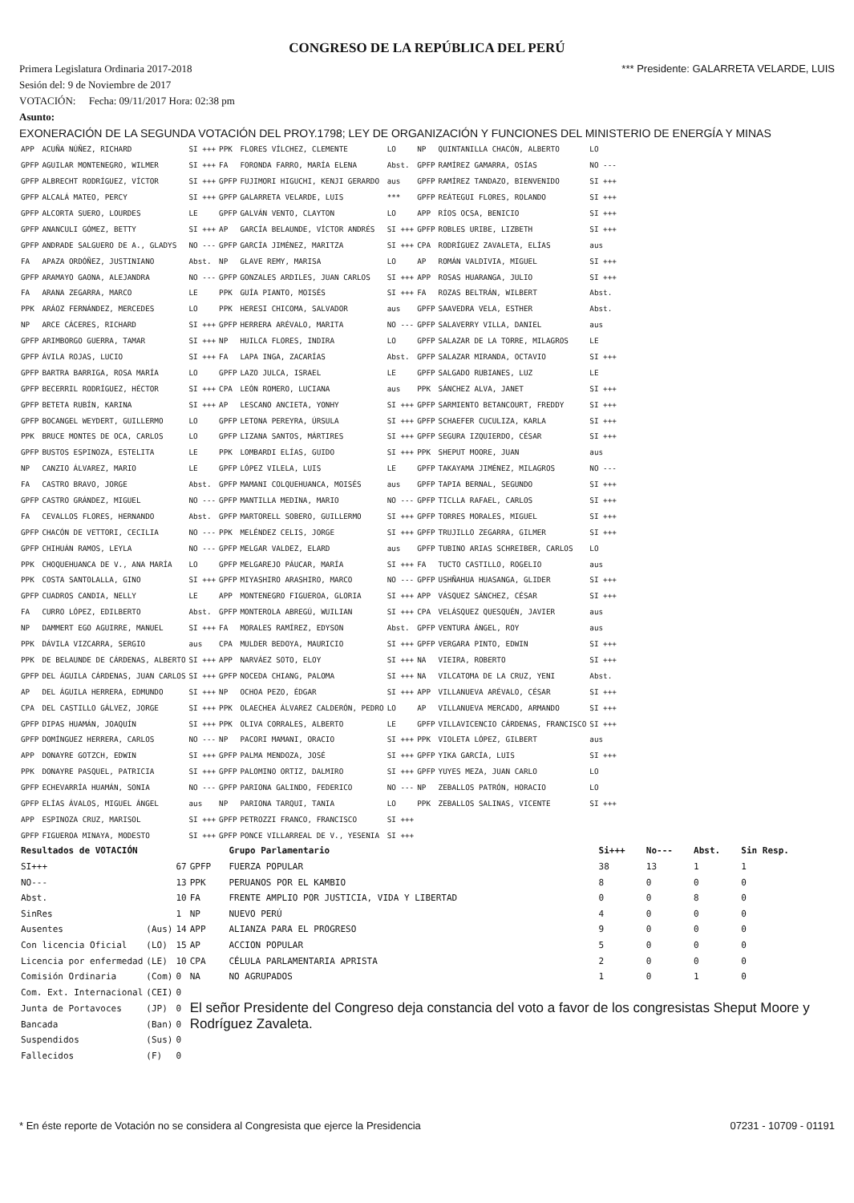CONGRESO DE LA REPÚBLICA DEL PERÚ
Primera Legislatura Ordinaria 2017-2018 *** Presidente: GALARRETA VELARDE, LUIS
Sesión del: 9 de Noviembre de 2017
VOTACIÓN: Fecha: 09/11/2017 Hora: 02:38 pm
Asunto:
EXONERACIÓN DE LA SEGUNDA VOTACIÓN DEL PROY.1798; LEY DE ORGANIZACIÓN Y FUNCIONES DEL MINISTERIO DE ENERGÍA Y MINAS
| APP | ACUÑA NÚÑEZ, RICHARD | SI +++ | PPK | FLORES VÍLCHEZ, CLEMENTE | LO | NP | QUINTANILLA CHACÓN, ALBERTO | LO |
| GPFP | AGUILAR MONTENEGRO, WILMER | SI +++ | FA | FORONDA FARRO, MARÍA ELENA | Abst. | GPFP | RAMÍREZ GAMARRA, OSÍAS | NO --- |
| GPFP | ALBRECHT RODRÍGUEZ, VÍCTOR | SI +++ | GPFP | FUJIMORI HIGUCHI, KENJI GERARDO | aus | GPFP | RAMÍREZ TANDAZO, BIENVENIDO | SI +++ |
| GPFP | ALCALÁ MATEO, PERCY | SI +++ | GPFP | GALARRETA VELARDE, LUIS | *** | GPFP | REÁTEGUI FLORES, ROLANDO | SI +++ |
| GPFP | ALCORTA SUERO, LOURDES | LE | GPFP | GALVÁN VENTO, CLAYTON | LO | APP | RÍOS OCSA, BENICIO | SI +++ |
| GPFP | ANANCULI GÓMEZ, BETTY | SI +++ | AP | GARCÍA BELAUNDE, VÍCTOR ANDRÉS | SI +++ | GPFP | ROBLES URIBE, LIZBETH | SI +++ |
| GPFP | ANDRADE SALGUERO DE A., GLADYS | NO --- | GPFP | GARCÍA JIMÉNEZ, MARITZA | SI +++ | CPA | RODRÍGUEZ ZAVALETA, ELÍAS | aus |
| FA | APAZA ORDÓÑEZ, JUSTINIANO | Abst. | NP | GLAVE REMY, MARISA | LO | AP | ROMÁN VALDIVIA, MIGUEL | SI +++ |
| GPFP | ARAMAYO GAONA, ALEJANDRA | NO --- | GPFP | GONZALES ARDILES, JUAN CARLOS | SI +++ | APP | ROSAS HUARANGA, JULIO | SI +++ |
| FA | ARANA ZEGARRA, MARCO | LE | PPK | GUÍA PIANTO, MOISÉS | SI +++ | FA | ROZAS BELTRÁN, WILBERT | Abst. |
| PPK | ARÁOZ FERNÁNDEZ, MERCEDES | LO | PPK | HERESI CHICOMA, SALVADOR | aus | GPFP | SAAVEDRA VELA, ESTHER | Abst. |
| NP | ARCE CÁCERES, RICHARD | SI +++ | GPFP | HERRERA ARÉVALO, MARITA | NO --- | GPFP | SALAVERRY VILLA, DANIEL | aus |
| GPFP | ARIMBORGO GUERRA, TAMAR | SI +++ | NP | HUILCA FLORES, INDIRA | LO | GPFP | SALAZAR DE LA TORRE, MILAGROS | LE |
| GPFP | ÁVILA ROJAS, LUCIO | SI +++ | FA | LAPA INGA, ZACARÍAS | Abst. | GPFP | SALAZAR MIRANDA, OCTAVIO | SI +++ |
| GPFP | BARTRA BARRIGA, ROSA MARÍA | LO | GPFP | LAZO JULCA, ISRAEL | LE | GPFP | SALGADO RUBIANES, LUZ | LE |
| GPFP | BECERRIL RODRÍGUEZ, HÉCTOR | SI +++ | CPA | LEÓN ROMERO, LUCIANA | aus | PPK | SÁNCHEZ ALVA, JANET | SI +++ |
| GPFP | BETETA RUBÍN, KARINA | SI +++ | AP | LESCANO ANCIETA, YONHY | SI +++ | GPFP | SARMIENTO BETANCOURT, FREDDY | SI +++ |
| GPFP | BOCANGEL WEYDERT, GUILLERMO | LO | GPFP | LETONA PEREYRA, ÚRSULA | SI +++ | GPFP | SCHAEFER CUCULIZA, KARLA | SI +++ |
| PPK | BRUCE MONTES DE OCA, CARLOS | LO | GPFP | LIZANA SANTOS, MÁRTIRES | SI +++ | GPFP | SEGURA IZQUIERDO, CÉSAR | SI +++ |
| GPFP | BUSTOS ESPINOZA, ESTELITA | LE | PPK | LOMBARDI ELÍAS, GUIDO | SI +++ | PPK | SHEPUT MOORE, JUAN | aus |
| NP | CANZIO ÁLVAREZ, MARIO | LE | GPFP | LÓPEZ VILELA, LUIS | LE | GPFP | TAKAYAMA JIMÉNEZ, MILAGROS | NO --- |
| FA | CASTRO BRAVO, JORGE | Abst. | GPFP | MAMANI COLQUEHUANCA, MOISÉS | aus | GPFP | TAPIA BERNAL, SEGUNDO | SI +++ |
| GPFP | CASTRO GRÁNDEZ, MIGUEL | NO --- | GPFP | MANTILLA MEDINA, MARIO | NO --- | GPFP | TICLLA RAFAEL, CARLOS | SI +++ |
| FA | CEVALLOS FLORES, HERNANDO | Abst. | GPFP | MARTORELL SOBERO, GUILLERMO | SI +++ | GPFP | TORRES MORALES, MIGUEL | SI +++ |
| GPFP | CHACÓN DE VETTORI, CECILIA | NO --- | PPK | MELÉNDEZ CELIS, JORGE | SI +++ | GPFP | TRUJILLO ZEGARRA, GILMER | SI +++ |
| GPFP | CHIHUÁN RAMOS, LEYLA | NO --- | GPFP | MELGAR VALDEZ, ELARD | aus | GPFP | TUBINO ARIAS SCHREIBER, CARLOS | LO |
| PPK | CHOQUEHUANCA DE V., ANA MARÍA | LO | GPFP | MELGAREJO PÁUCAR, MARÍA | SI +++ | FA | TUCTO CASTILLO, ROGELIO | aus |
| PPK | COSTA SANTOLALLA, GINO | SI +++ | GPFP | MIYASHIRO ARASHIRO, MARCO | NO --- | GPFP | USHÑAHUA HUASANGA, GLIDER | SI +++ |
| GPFP | CUADROS CANDIA, NELLY | LE | APP | MONTENEGRO FIGUEROA, GLORIA | SI +++ | APP | VÁSQUEZ SÁNCHEZ, CÉSAR | SI +++ |
| FA | CURRO LÓPEZ, EDILBERTO | Abst. | GPFP | MONTEROLA ABREGÚ, WUILIAN | SI +++ | CPA | VELÁSQUEZ QUESQUÉN, JAVIER | aus |
| NP | DAMMERT EGO AGUIRRE, MANUEL | SI +++ | FA | MORALES RAMÍREZ, EDYSON | Abst. | GPFP | VENTURA ÁNGEL, ROY | aus |
| PPK | DÁVILA VIZCARRA, SERGIO | aus | CPA | MULDER BEDOYA, MAURICIO | SI +++ | GPFP | VERGARA PINTO, EDWIN | SI +++ |
| PPK | DE BELAUNDE DE CÁRDENAS, ALBERTO | SI +++ | APP | NARVÁEZ SOTO, ELOY | SI +++ | NA | VIEIRA, ROBERTO | SI +++ |
| GPFP | DEL ÁGUILA CÁRDENAS, JUAN CARLOS | SI +++ | GPFP | NOCEDA CHIANG, PALOMA | SI +++ | NA | VILCATOMA DE LA CRUZ, YENI | Abst. |
| AP | DEL ÁGUILA HERRERA, EDMUNDO | SI +++ | NP | OCHOA PEZO, ÉDGAR | SI +++ | APP | VILLANUEVA ARÉVALO, CÉSAR | SI +++ |
| CPA | DEL CASTILLO GÁLVEZ, JORGE | SI +++ | PPK | OLAECHEA ÁLVAREZ CALDERÓN, PEDRO | LO | AP | VILLANUEVA MERCADO, ARMANDO | SI +++ |
| GPFP | DIPAS HUAMÁN, JOAQUÍN | SI +++ | PPK | OLIVA CORRALES, ALBERTO | LE | GPFP | VILLAVICENCIO CÁRDENAS, FRANCISCO | SI +++ |
| GPFP | DOMÍNGUEZ HERRERA, CARLOS | NO --- | NP | PACORI MAMANI, ORACIO | SI +++ | PPK | VIOLETA LÓPEZ, GILBERT | aus |
| APP | DONAYRE GOTZCH, EDWIN | SI +++ | GPFP | PALMA MENDOZA, JOSÉ | SI +++ | GPFP | YIKA GARCÍA, LUIS | SI +++ |
| PPK | DONAYRE PASQUEL, PATRICIA | SI +++ | GPFP | PALOMINO ORTIZ, DALMIRO | SI +++ | GPFP | YUYES MEZA, JUAN CARLO | LO |
| GPFP | ECHEVARRÍA HUAMÁN, SONIA | NO --- | GPFP | PARIONA GALINDO, FEDERICO | NO --- | NP | ZEBALLOS PATRÓN, HORACIO | LO |
| GPFP | ELÍAS ÁVALOS, MIGUEL ÁNGEL | aus | NP | PARIONA TARQUI, TANIA | LO | PPK | ZEBALLOS SALINAS, VICENTE | SI +++ |
| APP | ESPINOZA CRUZ, MARISOL | SI +++ | GPFP | PETROZZI FRANCO, FRANCISCO | SI +++ | | | |
| GPFP | FIGUEROA MINAYA, MODESTO | SI +++ | GPFP | PONCE VILLARREAL DE V., YESENIA | SI +++ | | | |
| Resultados de VOTACIÓN | | | | Grupo Parlamentario | Si+++ | No--- | Abst. | Sin Resp. |
| SI+++ | | 67 | GPFP | FUERZA POPULAR | 38 | 13 | 1 | 1 |
| NO--- | | 13 | PPK | PERUANOS POR EL KAMBIO | 8 | 0 | 0 | 0 |
| Abst. | | 10 | FA | FRENTE AMPLIO POR JUSTICIA, VIDA Y LIBERTAD | 0 | 0 | 8 | 0 |
| SinRes | | 1 | NP | NUEVO PERÚ | 4 | 0 | 0 | 0 |
| Ausentes | (Aus) | 14 | APP | ALIANZA PARA EL PROGRESO | 9 | 0 | 0 | 0 |
| Con licencia Oficial | (LO) | 15 | AP | ACCION POPULAR | 5 | 0 | 0 | 0 |
| Licencia por enfermedad | (LE) | 10 | CPA | CÉLULA PARLAMENTARIA APRISTA | 2 | 0 | 0 | 0 |
| Comisión Ordinaria | (Com) | 0 | NA | NO AGRUPADOS | 1 | 0 | 1 | 0 |
| Com. Ext. Internacional | (CEI) | 0 | | | | | | |
| Junta de Portavoces | (JP) | 0 | El señor Presidente del Congreso deja constancia del voto a favor de los congresistas Sheput Moore y Rodríguez Zavaleta. | | | | | |
| Bancada | (Ban) | 0 | | | | | | |
| Suspendidos | (Sus) | 0 | | | | | | |
| Fallecidos | (F) | 0 | | | | | | |
* En éste reporte de Votación no se considera al Congresista que ejerce la Presidencia 07231 - 10709 - 01191